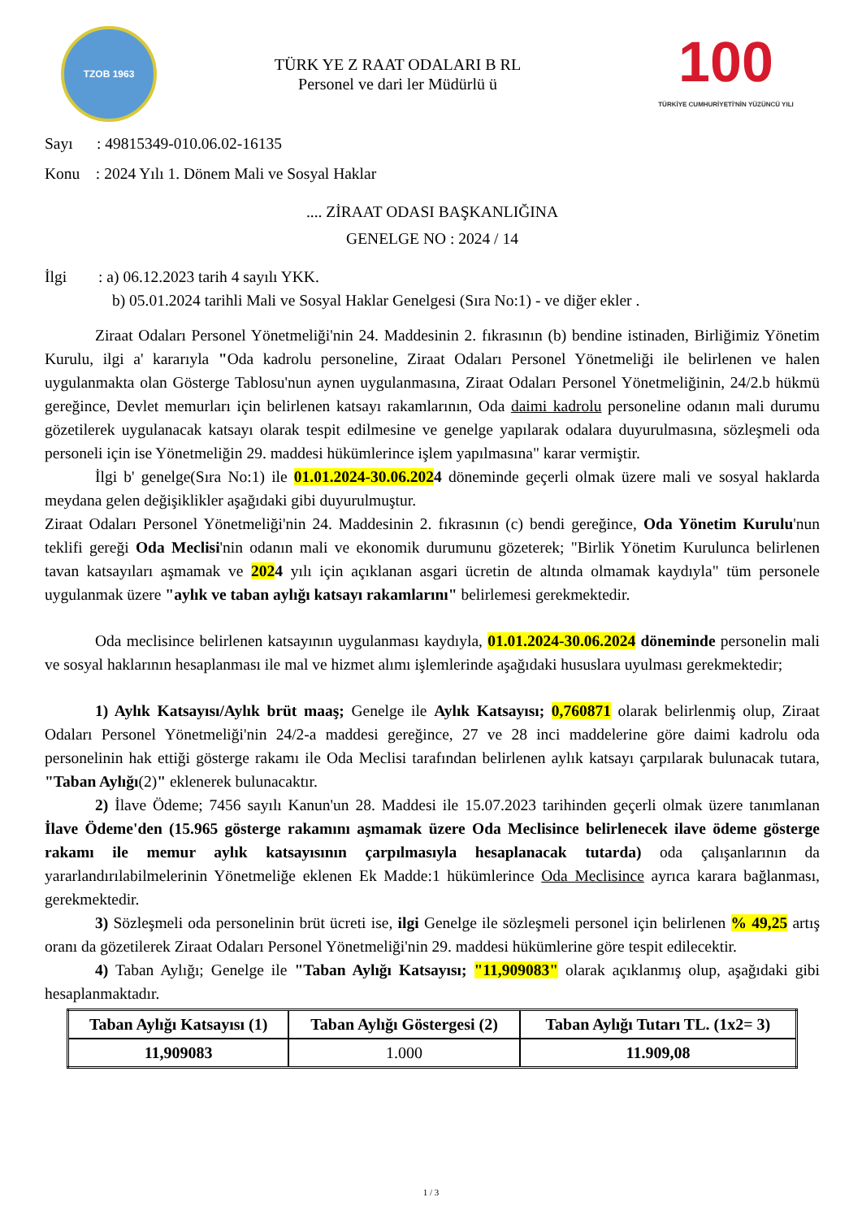TZOB 1963
TÜRK YE Z RAAT ODALARI B RL
Personel ve dari ler Müdürlü ü
100
TÜRKİYE CUMHURİYETİ'NİN YÜZÜNCÜ YILI
Sayı : 49815349-010.06.02-16135
Konu : 2024 Yılı 1. Dönem Mali ve Sosyal Haklar
.... ZİRAAT ODASI BAŞKANLIĞINA
GENELGE NO : 2024 / 14
İlgi : a) 06.12.2023 tarih 4 sayılı YKK.
b) 05.01.2024 tarihli Mali ve Sosyal Haklar Genelgesi (Sıra No:1) - ve diğer ekler .
Ziraat Odaları Personel Yönetmeliği'nin 24. Maddesinin 2. fıkrasının (b) bendine istinaden, Birliğimiz Yönetim Kurulu, ilgi a' kararıyla "Oda kadrolu personeline, Ziraat Odaları Personel Yönetmeliği ile belirlenen ve halen uygulanmakta olan Gösterge Tablosu'nun aynen uygulanmasına, Ziraat Odaları Personel Yönetmeliğinin, 24/2.b hükmü gereğince, Devlet memurları için belirlenen katsayı rakamlarının, Oda daimi kadrolu personeline odanın mali durumu gözetilerek uygulanacak katsayı olarak tespit edilmesine ve genelge yapılarak odalara duyurulmasına, sözleşmeli oda personeli için ise Yönetmeliğin 29. maddesi hükümlerince işlem yapılmasına" karar vermiştir.
İlgi b' genelge(Sıra No:1) ile 01.01.2024-30.06.2024 döneminde geçerli olmak üzere mali ve sosyal haklarda meydana gelen değişiklikler aşağıdaki gibi duyurulmuştur.
Ziraat Odaları Personel Yönetmeliği'nin 24. Maddesinin 2. fıkrasının (c) bendi gereğince, Oda Yönetim Kurulu'nun teklifi gereği Oda Meclisi'nin odanın mali ve ekonomik durumunu gözeterek; "Birlik Yönetim Kurulunca belirlenen tavan katsayıları aşmamak ve 2024 yılı için açıklanan asgari ücretin de altında olmamak kaydıyla" tüm personele uygulanmak üzere "aylık ve taban aylığı katsayı rakamlarını" belirlemesi gerekmektedir.
Oda meclisince belirlenen katsayının uygulanması kaydıyla, 01.01.2024-30.06.2024 döneminde personelin mali ve sosyal haklarının hesaplanması ile mal ve hizmet alımı işlemlerinde aşağıdaki hususlara uyulması gerekmektedir;
1) Aylık Katsayısı/Aylık brüt maaş; Genelge ile Aylık Katsayısı; 0,760871 olarak belirlenmiş olup, Ziraat Odaları Personel Yönetmeliği'nin 24/2-a maddesi gereğince, 27 ve 28 inci maddelerine göre daimi kadrolu oda personelinin hak ettiği gösterge rakamı ile Oda Meclisi tarafından belirlenen aylık katsayı çarpılarak bulunacak tutara, "Taban Aylığı(2)" eklenerek bulunacaktır.
2) İlave Ödeme; 7456 sayılı Kanun'un 28. Maddesi ile 15.07.2023 tarihinden geçerli olmak üzere tanımlanan İlave Ödeme'den (15.965 gösterge rakamını aşmamak üzere Oda Meclisince belirlenecek ilave ödeme gösterge rakamı ile memur aylık katsayısının çarpılmasıyla hesaplanacak tutarda) oda çalışanlarının da yararlandırılabilmelerinin Yönetmeliğe eklenen Ek Madde:1 hükümlerince Oda Meclisince ayrıca karara bağlanması, gerekmektedir.
3) Sözleşmeli oda personelinin brüt ücreti ise, ilgi Genelge ile sözleşmeli personel için belirlenen % 49,25 artış oranı da gözetilerek Ziraat Odaları Personel Yönetmeliği'nin 29. maddesi hükümlerine göre tespit edilecektir.
4) Taban Aylığı; Genelge ile "Taban Aylığı Katsayısı; "11,909083" olarak açıklanmış olup, aşağıdaki gibi hesaplanmaktadır.
| Taban Aylığı Katsayısı (1) | Taban Aylığı Göstergesi (2) | Taban Aylığı Tutarı TL. (1x2= 3) |
| --- | --- | --- |
| 11,909083 | 1.000 | 11.909,08 |
1 / 3